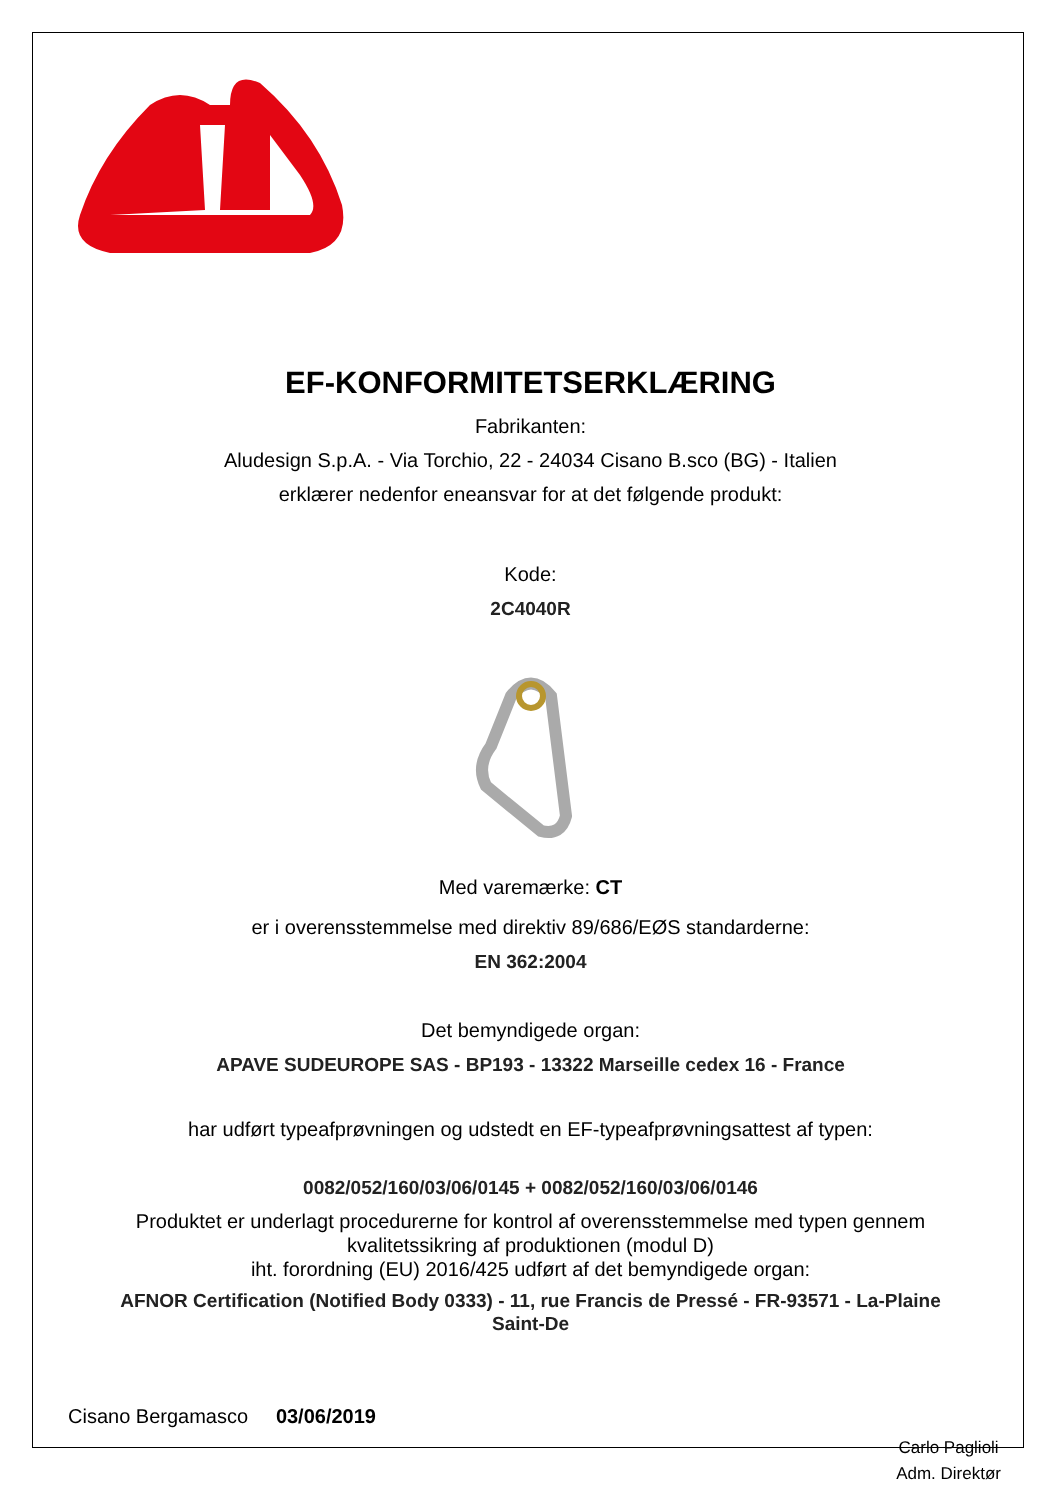EF-KONFORMITETSERKLÆRING
Fabrikanten:
Aludesign S.p.A. - Via Torchio, 22 - 24034 Cisano B.sco (BG) - Italien
erklærer nedenfor eneansvar for at det følgende produkt:
Kode:
2C4040R
Med varemærke: CT
er i overensstemmelse med direktiv 89/686/EØS standarderne:
EN 362:2004
Det bemyndigede organ:
APAVE SUDEUROPE SAS - BP193 - 13322 Marseille cedex 16 - France
har udført typeafprøvningen og udstedt en EF-typeafprøvningsattest af typen:
0082/052/160/03/06/0145 + 0082/052/160/03/06/0146
Produktet er underlagt procedurerne for kontrol af overensstemmelse med typen gennem
kvalitetssikring af produktionen (modul D)
iht. forordning (EU) 2016/425 udført af det bemyndigede organ:
AFNOR Certification (Notified Body 0333) - 11, rue Francis de Pressé - FR-93571 - La-Plaine
Saint-De
Cisano Bergamasco 03/06/2019
Carlo Paglioli
Adm. Direktør